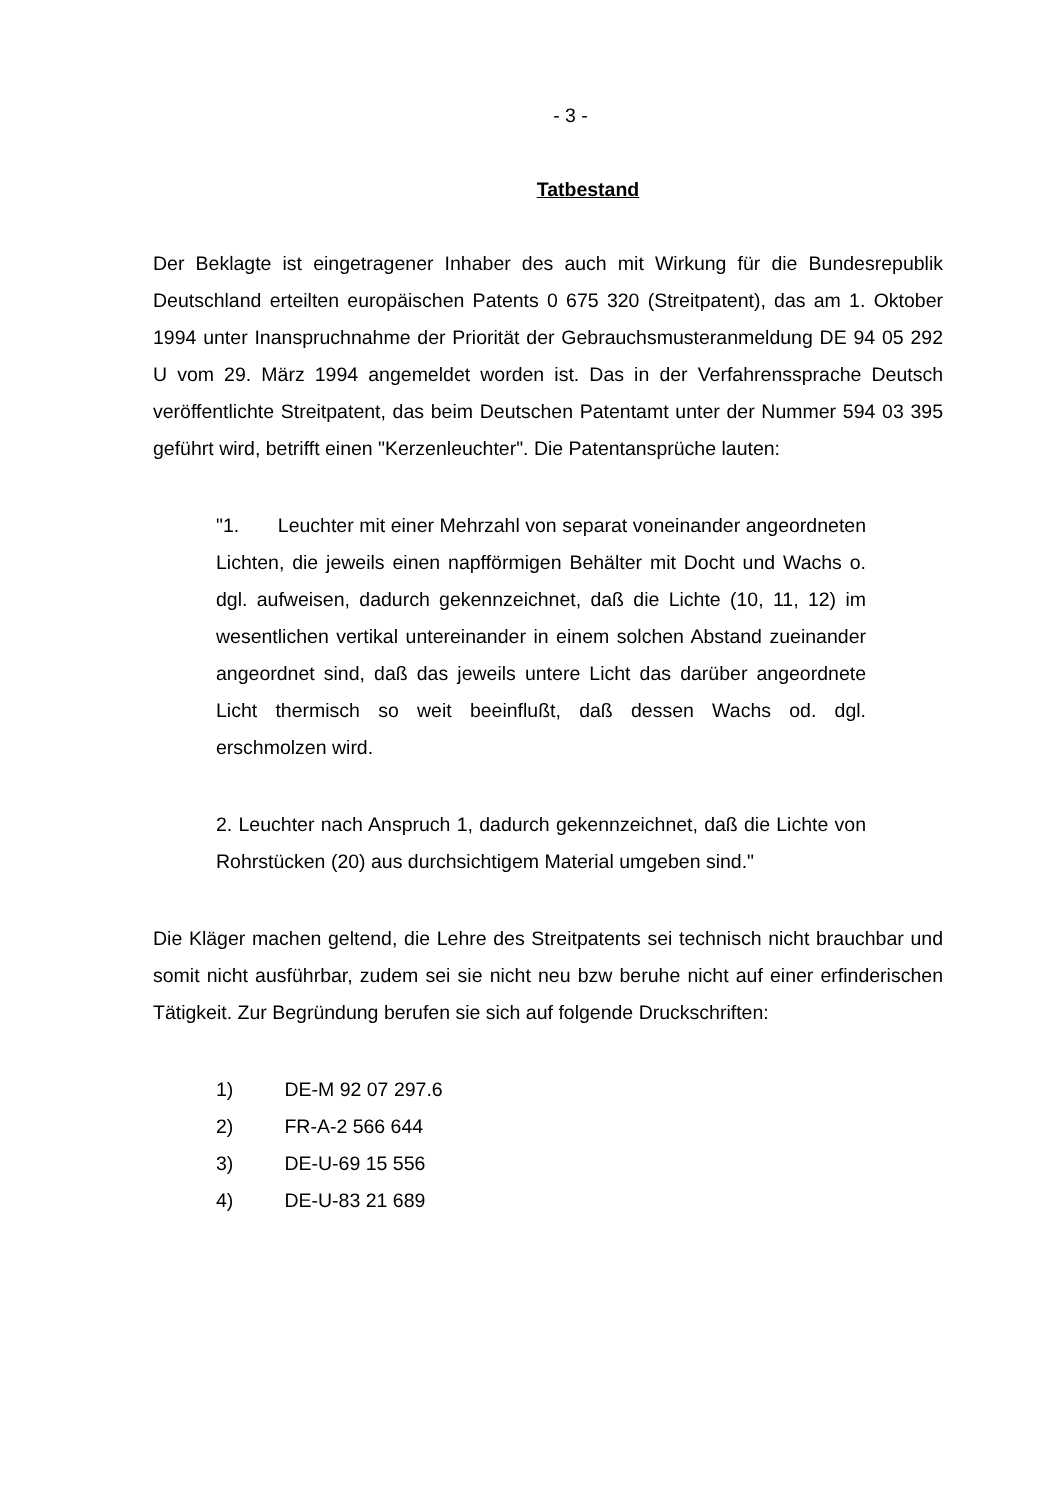- 3 -
Tatbestand
Der Beklagte ist eingetragener Inhaber des auch mit Wirkung für die Bundesrepublik Deutschland erteilten europäischen Patents 0 675 320 (Streitpatent), das am 1. Oktober 1994 unter Inanspruchnahme der Priorität der Gebrauchsmusteranmeldung DE 94 05 292 U vom 29. März 1994 angemeldet worden ist. Das in der Verfahrenssprache Deutsch veröffentlichte Streitpatent, das beim Deutschen Patentamt unter der Nummer 594 03 395 geführt wird, betrifft einen "Kerzenleuchter". Die Patentansprüche lauten:
"1. Leuchter mit einer Mehrzahl von separat voneinander angeordneten Lichten, die jeweils einen napfförmigen Behälter mit Docht und Wachs o. dgl. aufweisen, dadurch gekennzeichnet, daß die Lichte (10, 11, 12) im wesentlichen vertikal untereinander in einem solchen Abstand zueinander angeordnet sind, daß das jeweils untere Licht das darüber angeordnete Licht thermisch so weit beeinflußt, daß dessen Wachs od. dgl. erschmolzen wird.
2. Leuchter nach Anspruch 1, dadurch gekennzeichnet, daß die Lichte von Rohrstücken (20) aus durchsichtigem Material umgeben sind."
Die Kläger machen geltend, die Lehre des Streitpatents sei technisch nicht brauchbar und somit nicht ausführbar, zudem sei sie nicht neu bzw beruhe nicht auf einer erfinderischen Tätigkeit. Zur Begründung berufen sie sich auf folgende Druckschriften:
1) DE-M 92 07 297.6
2) FR-A-2 566 644
3) DE-U-69 15 556
4) DE-U-83 21 689